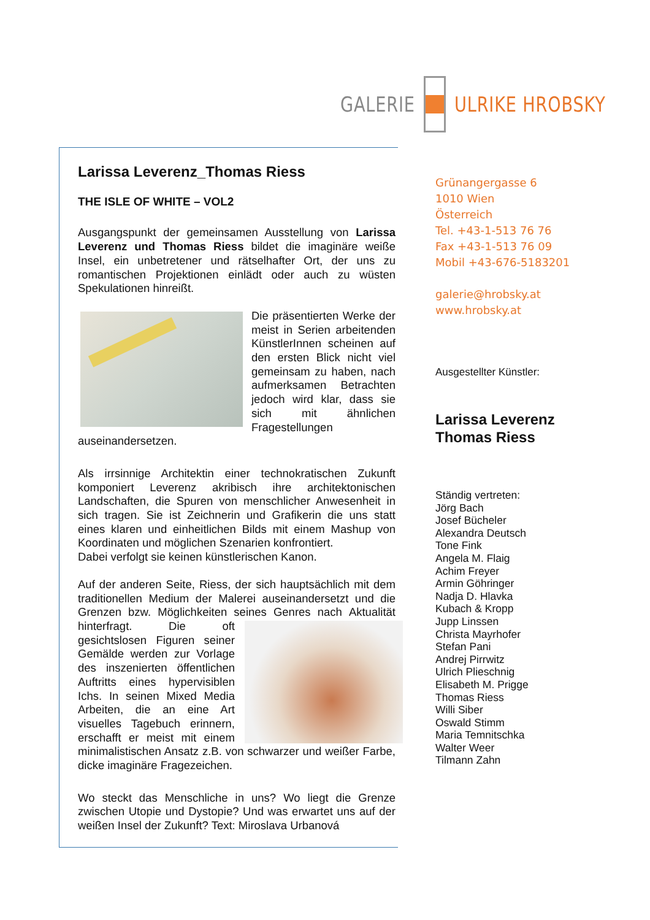GALERIE ULRIKE HROBSKY
Larissa Leverenz_Thomas Riess
THE ISLE OF WHITE – VOL2
Ausgangspunkt der gemeinsamen Ausstellung von Larissa Leverenz und Thomas Riess bildet die imaginäre weiße Insel, ein unbetretener und rätselhafter Ort, der uns zu romantischen Projektionen einlädt oder auch zu wüsten Spekulationen hinreißt.
Die präsentierten Werke der meist in Serien arbeitenden KünstlerInnen scheinen auf den ersten Blick nicht viel gemeinsam zu haben, nach aufmerksamen Betrachten jedoch wird klar, dass sie sich mit ähnlichen Fragestellungen auseinandersetzen.
Als irrsinnige Architektin einer technokratischen Zukunft komponiert Leverenz akribisch ihre architektonischen Landschaften, die Spuren von menschlicher Anwesenheit in sich tragen. Sie ist Zeichnerin und Grafikerin die uns statt eines klaren und einheitlichen Bilds mit einem Mashup von Koordinaten und möglichen Szenarien konfrontiert.
Dabei verfolgt sie keinen künstlerischen Kanon.
Auf der anderen Seite, Riess, der sich hauptsächlich mit dem traditionellen Medium der Malerei auseinandersetzt und die Grenzen bzw. Möglichkeiten seines Genres nach Aktualität hinterfragt. Die oft gesichtslosen Figuren seiner Gemälde werden zur Vorlage des inszenierten öffentlichen Auftritts eines hypervisiblen Ichs. In seinen Mixed Media Arbeiten, die an eine Art visuelles Tagebuch erinnern, erschafft er meist mit einem minimalistischen Ansatz z.B. von schwarzer und weißer Farbe, dicke imaginäre Fragezeichen.
Wo steckt das Menschliche in uns? Wo liegt die Grenze zwischen Utopie und Dystopie? Und was erwartet uns auf der weißen Insel der Zukunft? Text: Miroslava Urbanová
Grünangergasse 6
1010 Wien
Österreich
Tel. +43-1-513 76 76
Fax +43-1-513 76 09
Mobil +43-676-5183201
galerie@hrobsky.at
www.hrobsky.at
Ausgestellter Künstler:
Larissa Leverenz
Thomas Riess
Ständig vertreten:
Jörg Bach
Josef Bücheler
Alexandra Deutsch
Tone Fink
Angela M. Flaig
Achim Freyer
Armin Göhringer
Nadja D. Hlavka
Kubach & Kropp
Jupp Linssen
Christa Mayrhofer
Stefan Pani
Andrej Pirrwitz
Ulrich Plieschnig
Elisabeth M. Prigge
Thomas Riess
Willi Siber
Oswald Stimm
Maria Temnitschka
Walter Weer
Tilmann Zahn